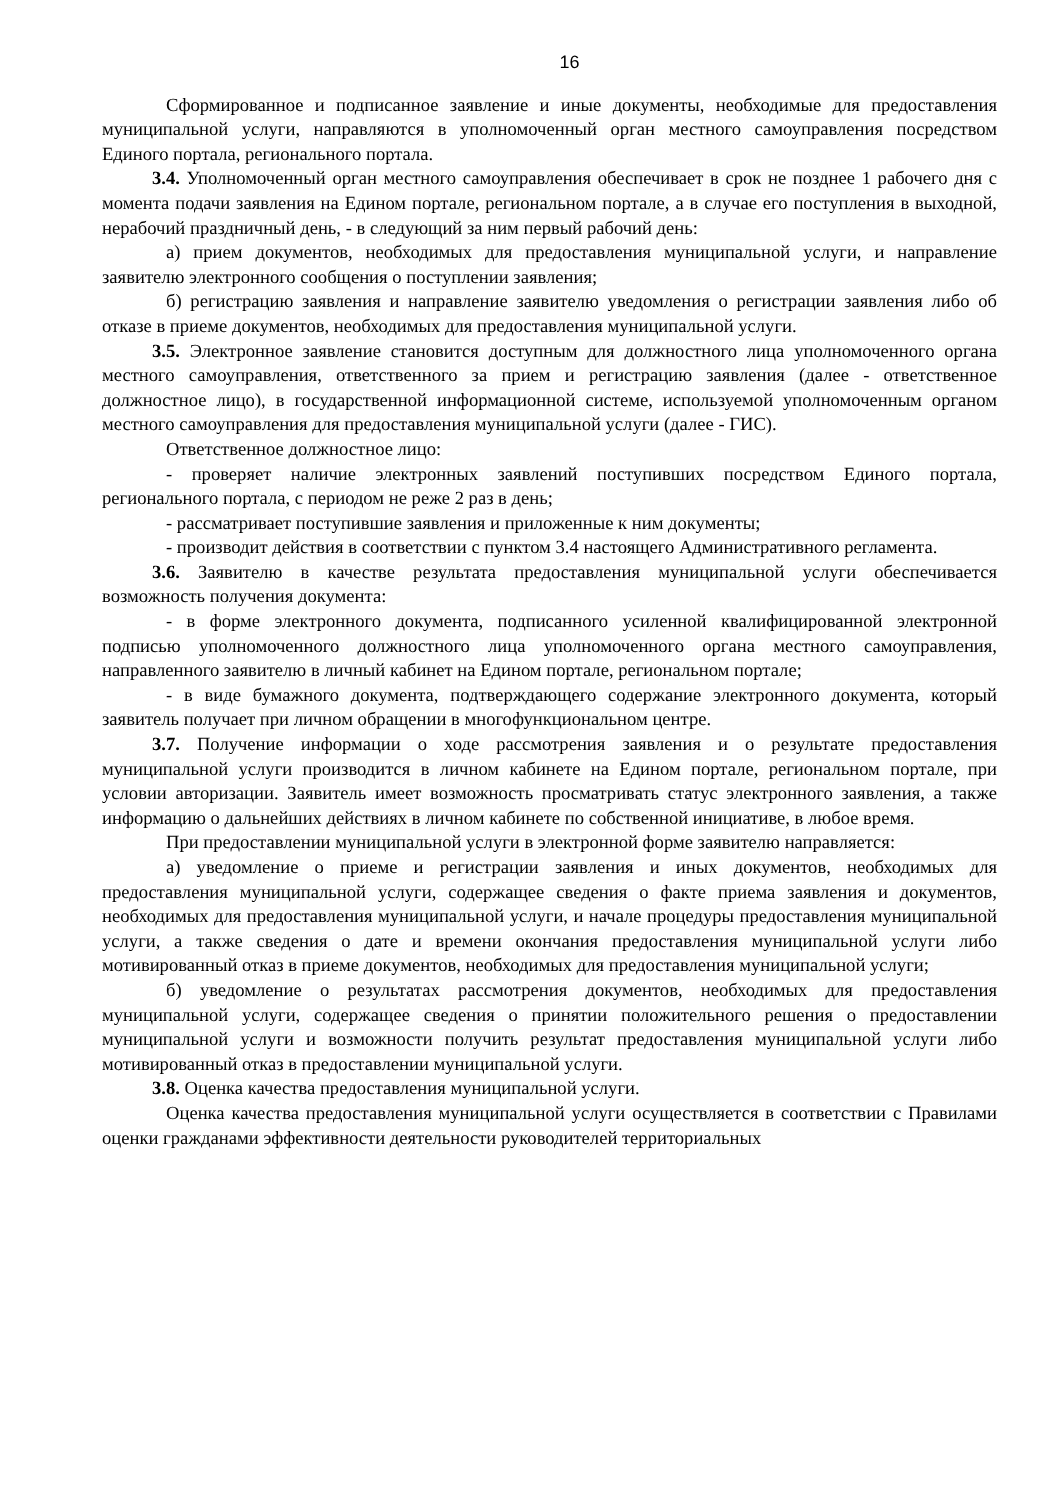16
Сформированное и подписанное заявление и иные документы, необходимые для предоставления муниципальной услуги, направляются в уполномоченный орган местного самоуправления посредством Единого портала, регионального портала.
3.4. Уполномоченный орган местного самоуправления обеспечивает в срок не позднее 1 рабочего дня с момента подачи заявления на Едином портале, региональном портале, а в случае его поступления в выходной, нерабочий праздничный день, - в следующий за ним первый рабочий день:
а) прием документов, необходимых для предоставления муниципальной услуги, и направление заявителю электронного сообщения о поступлении заявления;
б) регистрацию заявления и направление заявителю уведомления о регистрации заявления либо об отказе в приеме документов, необходимых для предоставления муниципальной услуги.
3.5. Электронное заявление становится доступным для должностного лица уполномоченного органа местного самоуправления, ответственного за прием и регистрацию заявления (далее - ответственное должностное лицо), в государственной информационной системе, используемой уполномоченным органом местного самоуправления для предоставления муниципальной услуги (далее - ГИС).
Ответственное должностное лицо:
- проверяет наличие электронных заявлений поступивших посредством Единого портала, регионального портала, с периодом не реже 2 раз в день;
- рассматривает поступившие заявления и приложенные к ним документы;
- производит действия в соответствии с пунктом 3.4 настоящего Административного регламента.
3.6. Заявителю в качестве результата предоставления муниципальной услуги обеспечивается возможность получения документа:
- в форме электронного документа, подписанного усиленной квалифицированной электронной подписью уполномоченного должностного лица уполномоченного органа местного самоуправления, направленного заявителю в личный кабинет на Едином портале, региональном портале;
- в виде бумажного документа, подтверждающего содержание электронного документа, который заявитель получает при личном обращении в многофункциональном центре.
3.7. Получение информации о ходе рассмотрения заявления и о результате предоставления муниципальной услуги производится в личном кабинете на Едином портале, региональном портале, при условии авторизации. Заявитель имеет возможность просматривать статус электронного заявления, а также информацию о дальнейших действиях в личном кабинете по собственной инициативе, в любое время.
При предоставлении муниципальной услуги в электронной форме заявителю направляется:
а) уведомление о приеме и регистрации заявления и иных документов, необходимых для предоставления муниципальной услуги, содержащее сведения о факте приема заявления и документов, необходимых для предоставления муниципальной услуги, и начале процедуры предоставления муниципальной услуги, а также сведения о дате и времени окончания предоставления муниципальной услуги либо мотивированный отказ в приеме документов, необходимых для предоставления муниципальной услуги;
б) уведомление о результатах рассмотрения документов, необходимых для предоставления муниципальной услуги, содержащее сведения о принятии положительного решения о предоставлении муниципальной услуги и возможности получить результат предоставления муниципальной услуги либо мотивированный отказ в предоставлении муниципальной услуги.
3.8. Оценка качества предоставления муниципальной услуги.
Оценка качества предоставления муниципальной услуги осуществляется в соответствии с Правилами оценки гражданами эффективности деятельности руководителей территориальных